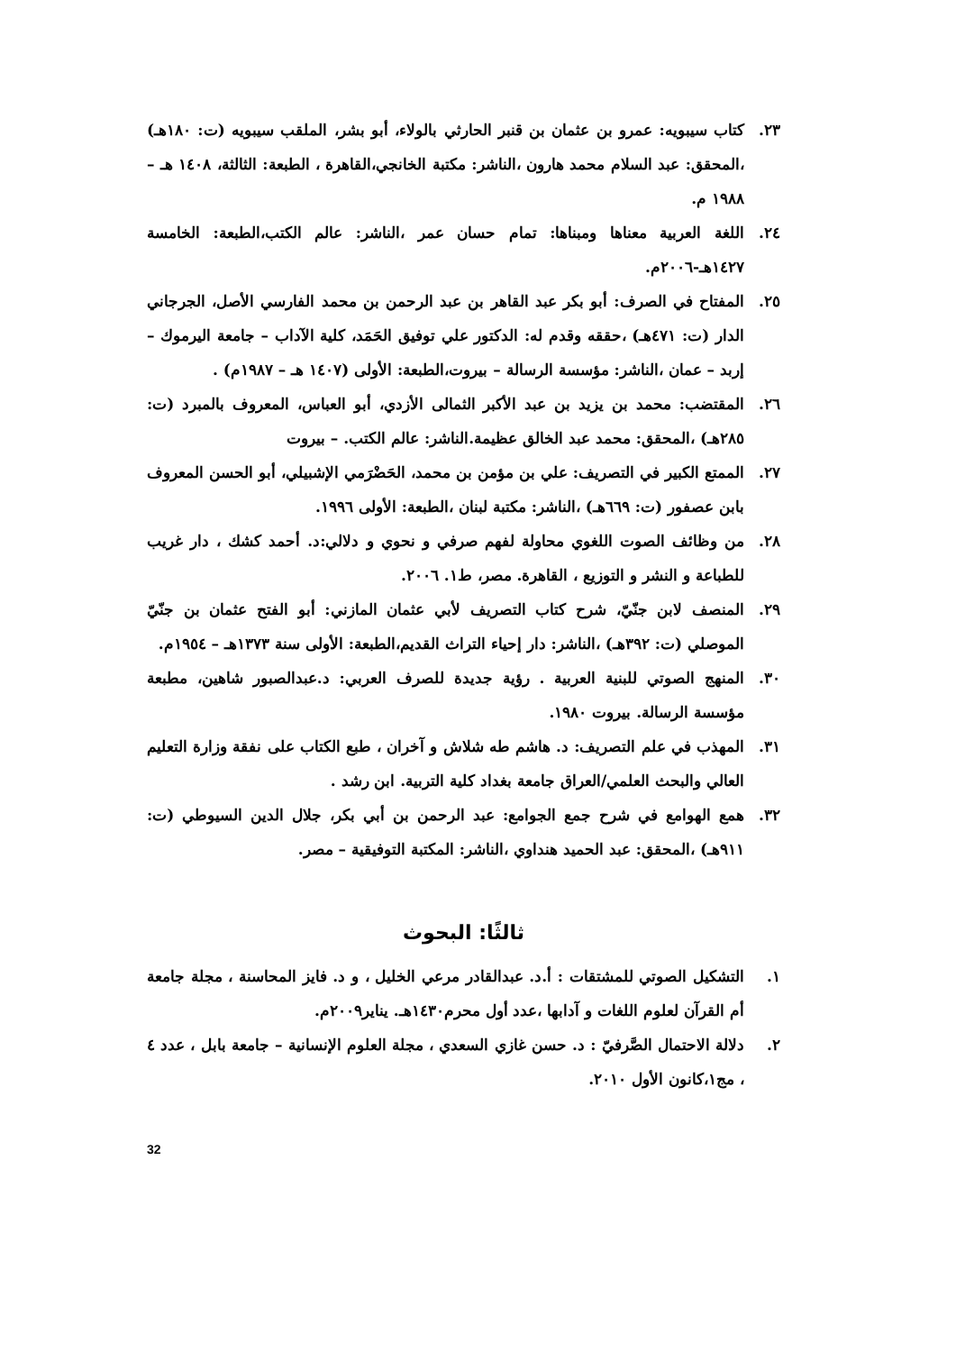٢٣. كتاب سيبويه: عمرو بن عثمان بن قنبر الحارثي بالولاء، أبو بشر، الملقب سيبويه (ت: ١٨٠هـ) ،المحقق: عبد السلام محمد هارون ،الناشر: مكتبة الخانجي،القاهرة ، الطبعة: الثالثة، ١٤٠٨ هـ – ١٩٨٨ م.
٢٤. اللغة العربية معناها ومبناها: تمام حسان عمر ،الناشر: عالم الكتب،الطبعة: الخامسة ١٤٢٧هـ-٢٠٠٦م.
٢٥. المفتاح في الصرف: أبو بكر عبد القاهر بن عبد الرحمن بن محمد الفارسي الأصل، الجرجاني الدار (ت: ٤٧١هـ) ،حققه وقدم له: الدكتور علي توفيق الحَمَد، كلية الآداب – جامعة اليرموك – إربد – عمان ،الناشر: مؤسسة الرسالة – بيروت،الطبعة: الأولى (١٤٠٧ هـ – ١٩٨٧م) .
٢٦. المقتضب: محمد بن يزيد بن عبد الأكبر الثمالى الأزدي، أبو العباس، المعروف بالمبرد (ت: ٢٨٥هـ) ،المحقق: محمد عبد الخالق عظيمة.الناشر: عالم الكتب. – بيروت
٢٧. الممتع الكبير في التصريف: علي بن مؤمن بن محمد، الحَضْرَمي الإشبيلي، أبو الحسن المعروف بابن عصفور (ت: ٦٦٩هـ) ،الناشر: مكتبة لبنان ،الطبعة: الأولى ١٩٩٦.
٢٨. من وظائف الصوت اللغوي محاولة لفهم صرفي و نحوي و دلالي:د. أحمد كشك ، دار غريب للطباعة و النشر و التوزيع ، القاهرة. مصر، ط١. ٢٠٠٦.
٢٩. المنصف لابن جنّيّ، شرح كتاب التصريف لأبي عثمان المازني: أبو الفتح عثمان بن جنّيّ الموصلي (ت: ٣٩٢هـ) ،الناشر: دار إحياء التراث القديم،الطبعة: الأولى سنة ١٣٧٣هـ – ١٩٥٤م.
٣٠. المنهج الصوتي للبنية العربية . رؤية جديدة للصرف العربي: د.عبدالصبور شاهين، مطبعة مؤسسة الرسالة. بيروت ١٩٨٠.
٣١. المهذب في علم التصريف: د. هاشم طه شلاش و آخران ، طبع الكتاب على نفقة وزارة التعليم العالي والبحث العلمي/العراق جامعة بغداد كلية التربية. ابن رشد .
٣٢. همع الهوامع في شرح جمع الجوامع: عبد الرحمن بن أبي بكر، جلال الدين السيوطي (ت: ٩١١هـ) ،المحقق: عبد الحميد هنداوي ،الناشر: المكتبة التوفيقية – مصر.
ثالثًا: البحوث
١. التشكيل الصوتي للمشتقات : أ.د. عبدالقادر مرعي الخليل ، و د. فايز المحاسنة ، مجلة جامعة أم القرآن لعلوم اللغات و آدابها ،عدد أول محرم١٤٣٠هـ. يناير٢٠٠٩م.
٢. دلالة الاحتمال الصَّرفيّ : د. حسن غازي السعدي ، مجلة العلوم الإنسانية – جامعة بابل ، عدد ٤ ، مج١،كانون الأول ٢٠١٠.
32